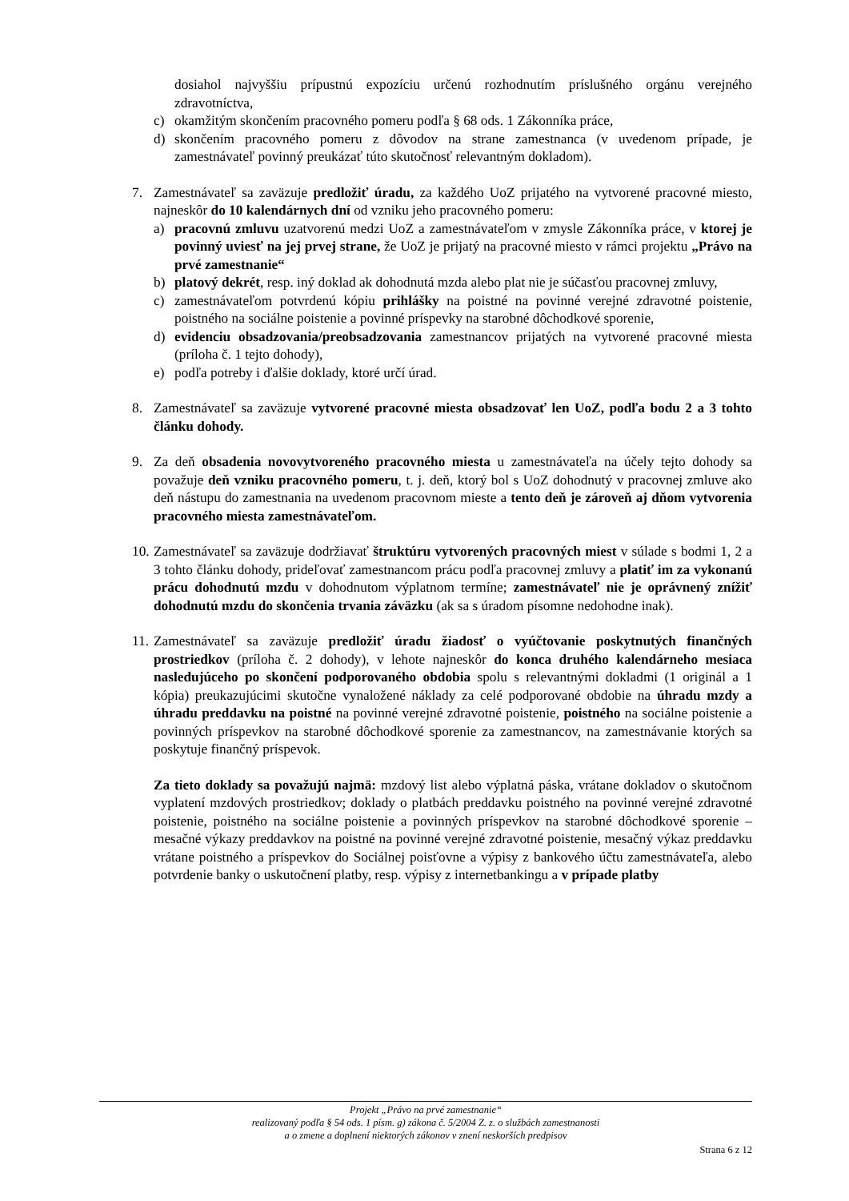dosiahol najvyššiu prípustnú expozíciu určenú rozhodnutím príslušného orgánu verejného zdravotníctva,
c) okamžitým skončením pracovného pomeru podľa § 68 ods. 1 Zákonníka práce,
d) skončením pracovného pomeru z dôvodov na strane zamestnanca (v uvedenom prípade, je zamestnávateľ povinný preukázať túto skutočnosť relevantným dokladom).
7. Zamestnávateľ sa zaväzuje predložiť úradu, za každého UoZ prijatého na vytvorené pracovné miesto, najneskôr do 10 kalendárnych dní od vzniku jeho pracovného pomeru:
a) pracovnú zmluvu uzatvorenú medzi UoZ a zamestnávateľom v zmysle Zákonníka práce, v ktorej je povinný uviesť na jej prvej strane, že UoZ je prijatý na pracovné miesto v rámci projektu „Právo na prvé zamestnanie“
b) platový dekrét, resp. iný doklad ak dohodnutá mzda alebo plat nie je súčasťou pracovnej zmluvy,
c) zamestnávateľom potvrdenú kópiu prihlášky na poistné na povinné verejné zdravotné poistenie, poistného na sociálne poistenie a povinné príspevky na starobné dôchodkové sporenie,
d) evidenciu obsadzovania/preobsadzovania zamestnancov prijatých na vytvorené pracovné miesta (príloha č. 1 tejto dohody),
e) podľa potreby i ďalšie doklady, ktoré určí úrad.
8. Zamestnávateľ sa zaväzuje vytvorené pracovné miesta obsadzovať len UoZ, podľa bodu 2 a 3 tohto článku dohody.
9. Za deň obsadenia novovytvoreného pracovného miesta u zamestnávateľa na účely tejto dohody sa považuje deň vzniku pracovného pomeru, t. j. deň, ktorý bol s UoZ dohodnutý v pracovnej zmluve ako deň nástupu do zamestnania na uvedenom pracovnom mieste a tento deň je zároveň aj dňom vytvorenia pracovného miesta zamestnávateľom.
10.
Zamestnávateľ sa zaväzuje dodržiavať štruktúru vytvorených pracovných miest v súlade s bodmi 1, 2 a 3 tohto článku dohody, prideľovať zamestnancom prácu podľa pracovnej zmluvy a platiť im za vykonanú prácu dohodnutú mzdu v dohodnutom výplatnom termíne; zamestnávateľ nie je oprávnený znížiť dohodnutú mzdu do skončenia trvania záväzku (ak sa s úradom písomne nedohodne inak).
11.
Zamestnávateľ sa zaväzuje predložiť úradu žiadosť o vyúčtovanie poskytnutých finančných prostriedkov (príloha č. 2 dohody), v lehote najneskôr do konca druhého kalendárneho mesiaca nasledujúceho po skončení podporovaného obdobia spolu s relevantnými dokladmi (1 originál a 1 kópia) preukazujúcimi skutočne vynaložené náklady za celé podporované obdobie na úhradu mzdy a úhradu preddavku na poistné na povinné verejné zdravotné poistenie, poistného na sociálne poistenie a povinných príspevkov na starobné dôchodkové sporenie za zamestnancov, na zamestnávanie ktorých sa poskytuje finančný príspevok.
Za tieto doklady sa považujú najmä: mzdový list alebo výplatná páska, vrátane dokladov o skutočnom vyplatení mzdových prostriedkov; doklady o platbách preddavku poistného na povinné verejné zdravotné poistenie, poistného na sociálne poistenie a povinných príspevkov na starobné dôchodkové sporenie – mesačné výkazy preddavkov na poistné na povinné verejné zdravotné poistenie, mesačný výkaz preddavku vrátane poistného a príspevkov do Sociálnej poisťovne a výpisy z bankového účtu zamestnávateľa, alebo potvrdenie banky o uskutočnení platby, resp. výpisy z internetbankingu a v prípade platby
Projekt „Právo na prvé zamestnanie“
realizovaný podľa § 54 ods. 1 písm. g) zákona č. 5/2004 Z. z. o službách zamestnanosti
a o zmene a doplnení niektorých zákonov v znení neskorších predpisov
Strana 6 z 12